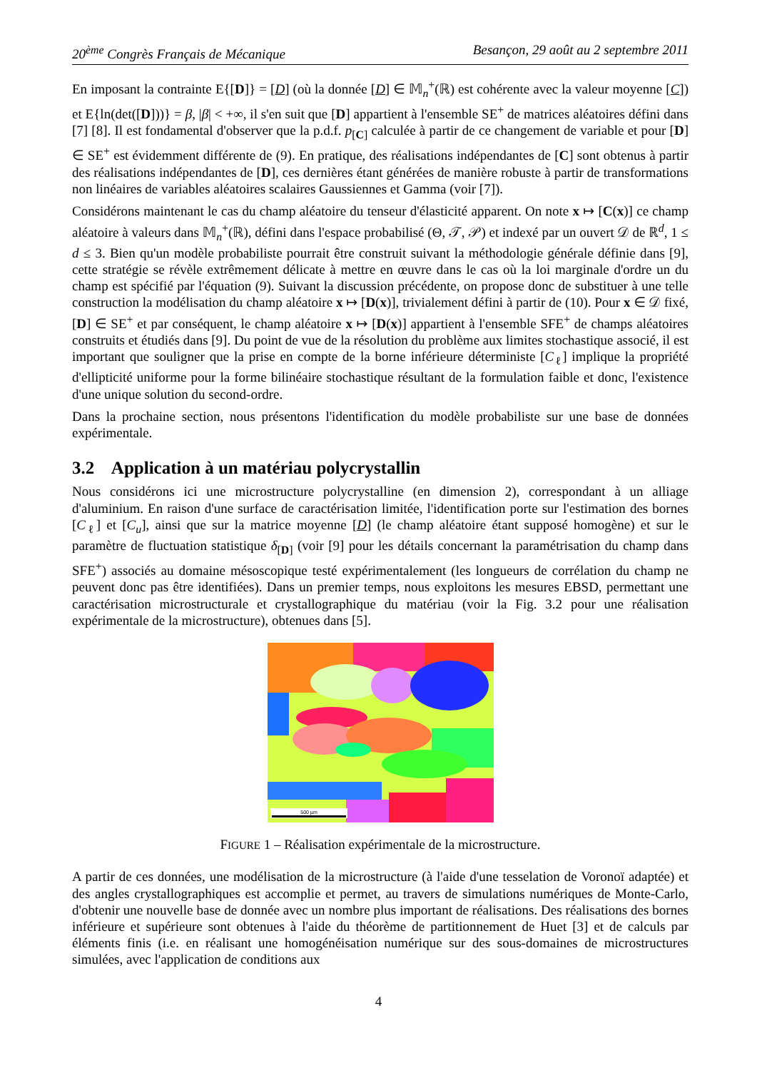20<sup>ème</sup> Congrès Français de Mécanique Besançon, 29 août au 2 septembre 2011
En imposant la contrainte E{[D]} = [D] (où la donnée [D] ∈ 𝕄<sub>n</sub><sup>+</sup>(ℝ) est cohérente avec la valeur moyenne [C]) et E{ln(det([D]))} = β, |β| < +∞, il s'en suit que [D] appartient à l'ensemble SE<sup>+</sup> de matrices aléatoires défini dans [7] [8]. Il est fondamental d'observer que la p.d.f. p<sub>[C]</sub> calculée à partir de ce changement de variable et pour [D] ∈ SE<sup>+</sup> est évidemment différente de (9). En pratique, des réalisations indépendantes de [C] sont obtenus à partir des réalisations indépendantes de [D], ces dernières étant générées de manière robuste à partir de transformations non linéaires de variables aléatoires scalaires Gaussiennes et Gamma (voir [7]).
Considérons maintenant le cas du champ aléatoire du tenseur d'élasticité apparent. On note x ↦ [C(x)] ce champ aléatoire à valeurs dans 𝕄<sub>n</sub><sup>+</sup>(ℝ), défini dans l'espace probabilisé (Θ, 𝒯, 𝒫) et indexé par un ouvert 𝒟 de ℝ<sup>d</sup>, 1 ≤ d ≤ 3. Bien qu'un modèle probabiliste pourrait être construit suivant la méthodologie générale définie dans [9], cette stratégie se révèle extrêmement délicate à mettre en œuvre dans le cas où la loi marginale d'ordre un du champ est spécifié par l'équation (9). Suivant la discussion précédente, on propose donc de substituer à une telle construction la modélisation du champ aléatoire x ↦ [D(x)], trivialement défini à partir de (10). Pour x ∈ 𝒟 fixé, [D] ∈ SE<sup>+</sup> et par conséquent, le champ aléatoire x ↦ [D(x)] appartient à l'ensemble SFE<sup>+</sup> de champs aléatoires construits et étudiés dans [9]. Du point de vue de la résolution du problème aux limites stochastique associé, il est important que souligner que la prise en compte de la borne inférieure déterministe [C<sub>ℓ</sub>] implique la propriété d'ellipticité uniforme pour la forme bilinéaire stochastique résultant de la formulation faible et donc, l'existence d'une unique solution du second-ordre.
Dans la prochaine section, nous présentons l'identification du modèle probabiliste sur une base de données expérimentale.
3.2 Application à un matériau polycrystallin
Nous considérons ici une microstructure polycrystalline (en dimension 2), correspondant à un alliage d'aluminium. En raison d'une surface de caractérisation limitée, l'identification porte sur l'estimation des bornes [C<sub>ℓ</sub>] et [C<sub>u</sub>], ainsi que sur la matrice moyenne [D] (le champ aléatoire étant supposé homogène) et sur le paramètre de fluctuation statistique δ<sub>[D]</sub> (voir [9] pour les détails concernant la paramétrisation du champ dans SFE<sup>+</sup>) associés au domaine mésoscopique testé expérimentalement (les longueurs de corrélation du champ ne peuvent donc pas être identifiées). Dans un premier temps, nous exploitons les mesures EBSD, permettant une caractérisation microstructurale et crystallographique du matériau (voir la Fig. 3.2 pour une réalisation expérimentale de la microstructure), obtenues dans [5].
500 µm
FIGURE 1 – Réalisation expérimentale de la microstructure.
A partir de ces données, une modélisation de la microstructure (à l'aide d'une tesselation de Voronoï adaptée) et des angles crystallographiques est accomplie et permet, au travers de simulations numériques de Monte-Carlo, d'obtenir une nouvelle base de donnée avec un nombre plus important de réalisations. Des réalisations des bornes inférieure et supérieure sont obtenues à l'aide du théorème de partitionnement de Huet [3] et de calculs par éléments finis (i.e. en réalisant une homogénéisation numérique sur des sous-domaines de microstructures simulées, avec l'application de conditions aux
4